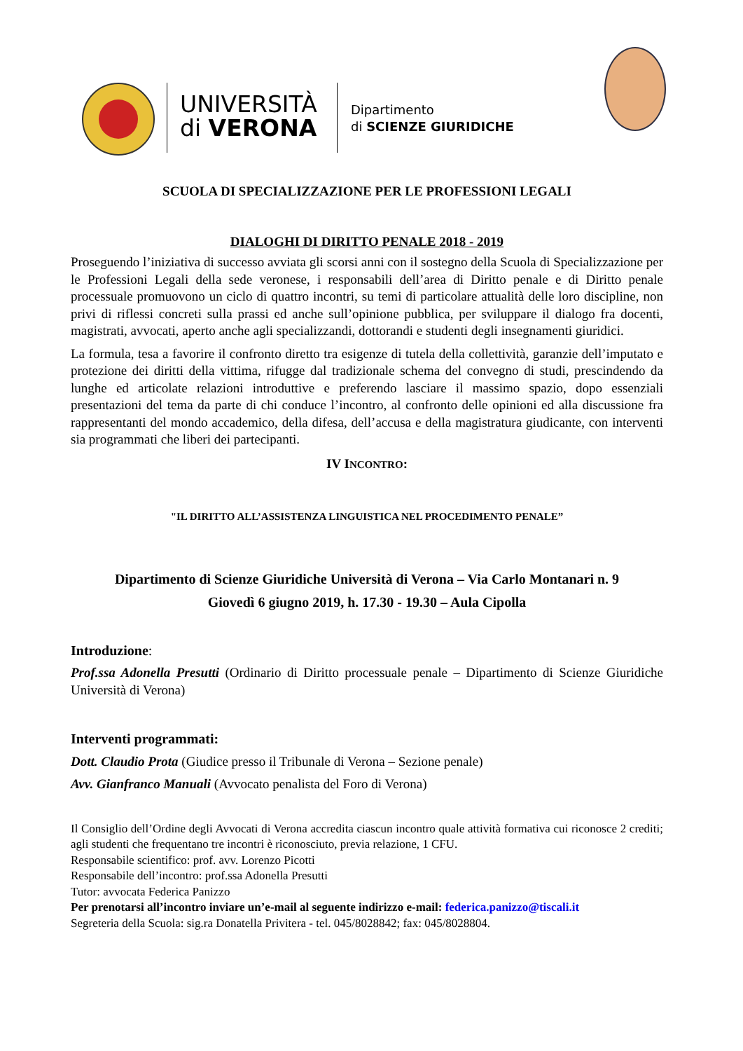UNIVERSITÀ
di VERONA
Dipartimento
di SCIENZE GIURIDICHE
SCUOLA DI SPECIALIZZAZIONE PER LE PROFESSIONI LEGALI
DIALOGHI DI DIRITTO PENALE 2018 - 2019
Proseguendo l’iniziativa di successo avviata gli scorsi anni con il sostegno della Scuola di Specializzazione per le Professioni Legali della sede veronese, i responsabili dell’area di Diritto penale e di Diritto penale processuale promuovono un ciclo di quattro incontri, su temi di particolare attualità delle loro discipline, non privi di riflessi concreti sulla prassi ed anche sull’opinione pubblica, per sviluppare il dialogo fra docenti, magistrati, avvocati, aperto anche agli specializzandi, dottorandi e studenti degli insegnamenti giuridici.
La formula, tesa a favorire il confronto diretto tra esigenze di tutela della collettività, garanzie dell’imputato e protezione dei diritti della vittima, rifugge dal tradizionale schema del convegno di studi, prescindendo da lunghe ed articolate relazioni introduttive e preferendo lasciare il massimo spazio, dopo essenziali presentazioni del tema da parte di chi conduce l’incontro, al confronto delle opinioni ed alla discussione fra rappresentanti del mondo accademico, della difesa, dell’accusa e della magistratura giudicante, con interventi sia programmati che liberi dei partecipanti.
IV INCONTRO:
"IL DIRITTO ALL’ASSISTENZA LINGUISTICA NEL PROCEDIMENTO PENALE”
Dipartimento di Scienze Giuridiche Università di Verona – Via Carlo Montanari n. 9
Giovedì 6 giugno 2019, h. 17.30 - 19.30 – Aula Cipolla
Introduzione:
Prof.ssa Adonella Presutti (Ordinario di Diritto processuale penale – Dipartimento di Scienze Giuridiche Università di Verona)
Interventi programmati:
Dott. Claudio Prota (Giudice presso il Tribunale di Verona – Sezione penale)
Avv. Gianfranco Manuali (Avvocato penalista del Foro di Verona)
Il Consiglio dell’Ordine degli Avvocati di Verona accredita ciascun incontro quale attività formativa cui riconosce 2 crediti; agli studenti che frequentano tre incontri è riconosciuto, previa relazione, 1 CFU.
Responsabile scientifico: prof. avv. Lorenzo Picotti
Responsabile dell’incontro: prof.ssa Adonella Presutti
Tutor: avvocata Federica Panizzo
Per prenotarsi all’incontro inviare un’e-mail al seguente indirizzo e-mail: federica.panizzo@tiscali.it
Segreteria della Scuola: sig.ra Donatella Privitera - tel. 045/8028842; fax: 045/8028804.